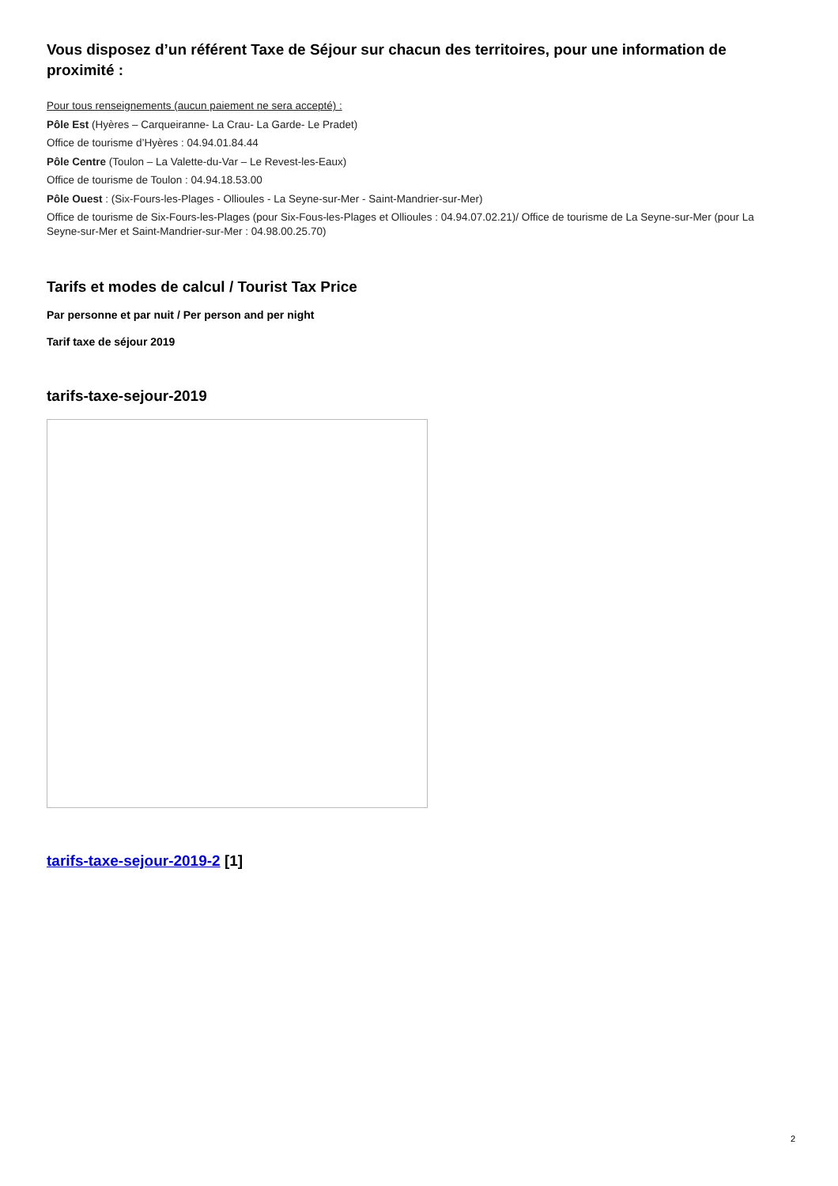Vous disposez d’un référent Taxe de Séjour sur chacun des territoires, pour une information de proximité :
Pour tous renseignements (aucun paiement ne sera accepté) :
Pôle Est (Hyères – Carqueiranne- La Crau- La Garde- Le Pradet)
Office de tourisme d’Hyères : 04.94.01.84.44
Pôle Centre (Toulon – La Valette-du-Var – Le Revest-les-Eaux)
Office de tourisme de Toulon : 04.94.18.53.00
Pôle Ouest : (Six-Fours-les-Plages - Ollioules - La Seyne-sur-Mer - Saint-Mandrier-sur-Mer)
Office de tourisme de Six-Fours-les-Plages (pour Six-Fous-les-Plages et Ollioules : 04.94.07.02.21)/ Office de tourisme de La Seyne-sur-Mer (pour La Seyne-sur-Mer et Saint-Mandrier-sur-Mer : 04.98.00.25.70)
Tarifs et modes de calcul / Tourist Tax Price
Par personne et par nuit / Per person and per night
Tarif taxe de séjour 2019
tarifs-taxe-sejour-2019
tarifs-taxe-sejour-2019-2 [1]
2